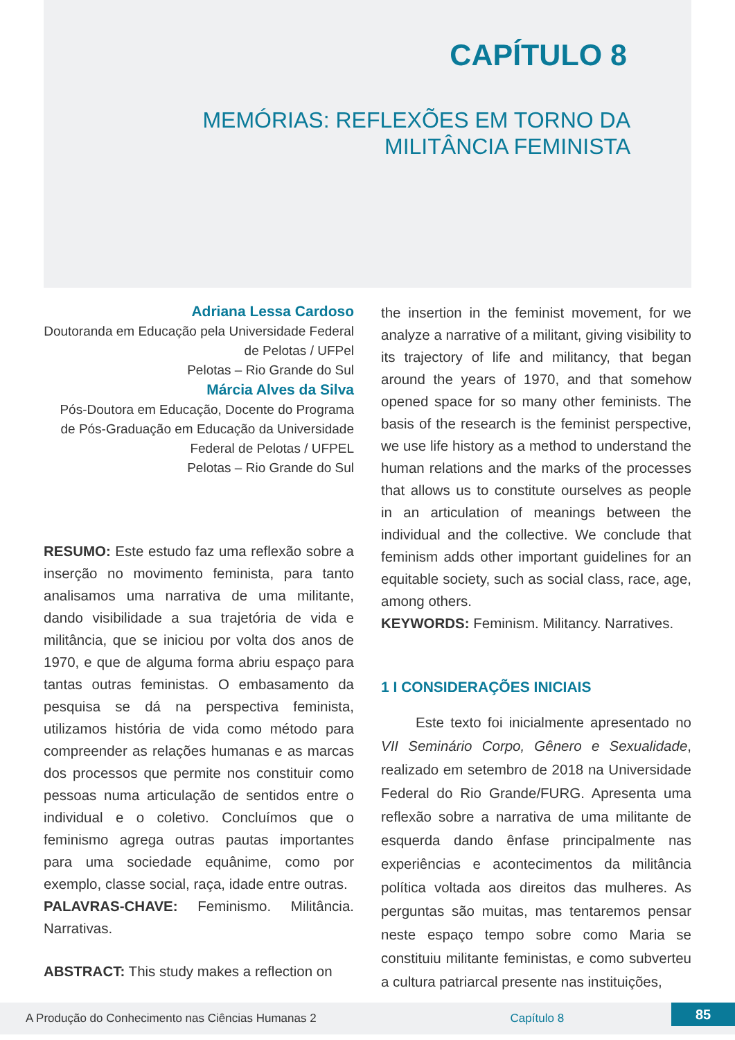CAPÍTULO 8
MEMÓRIAS: REFLEXÕES EM TORNO DA MILITÂNCIA FEMINISTA
Adriana Lessa Cardoso
Doutoranda em Educação pela Universidade Federal de Pelotas / UFPel
Pelotas – Rio Grande do Sul
Márcia Alves da Silva
Pós-Doutora em Educação, Docente do Programa de Pós-Graduação em Educação da Universidade Federal de Pelotas / UFPEL
Pelotas – Rio Grande do Sul
RESUMO: Este estudo faz uma reflexão sobre a inserção no movimento feminista, para tanto analisamos uma narrativa de uma militante, dando visibilidade a sua trajetória de vida e militância, que se iniciou por volta dos anos de 1970, e que de alguma forma abriu espaço para tantas outras feministas. O embasamento da pesquisa se dá na perspectiva feminista, utilizamos história de vida como método para compreender as relações humanas e as marcas dos processos que permite nos constituir como pessoas numa articulação de sentidos entre o individual e o coletivo. Concluímos que o feminismo agrega outras pautas importantes para uma sociedade equânime, como por exemplo, classe social, raça, idade entre outras.
PALAVRAS-CHAVE: Feminismo. Militância. Narrativas.
ABSTRACT: This study makes a reflection on
the insertion in the feminist movement, for we analyze a narrative of a militant, giving visibility to its trajectory of life and militancy, that began around the years of 1970, and that somehow opened space for so many other feminists. The basis of the research is the feminist perspective, we use life history as a method to understand the human relations and the marks of the processes that allows us to constitute ourselves as people in an articulation of meanings between the individual and the collective. We conclude that feminism adds other important guidelines for an equitable society, such as social class, race, age, among others.
KEYWORDS: Feminism. Militancy. Narratives.
1 I CONSIDERAÇÕES INICIAIS
Este texto foi inicialmente apresentado no VII Seminário Corpo, Gênero e Sexualidade, realizado em setembro de 2018 na Universidade Federal do Rio Grande/FURG. Apresenta uma reflexão sobre a narrativa de uma militante de esquerda dando ênfase principalmente nas experiências e acontecimentos da militância política voltada aos direitos das mulheres. As perguntas são muitas, mas tentaremos pensar neste espaço tempo sobre como Maria se constituiu militante feministas, e como subverteu a cultura patriarcal presente nas instituições,
A Produção do Conhecimento nas Ciências Humanas 2 Capítulo 8
85